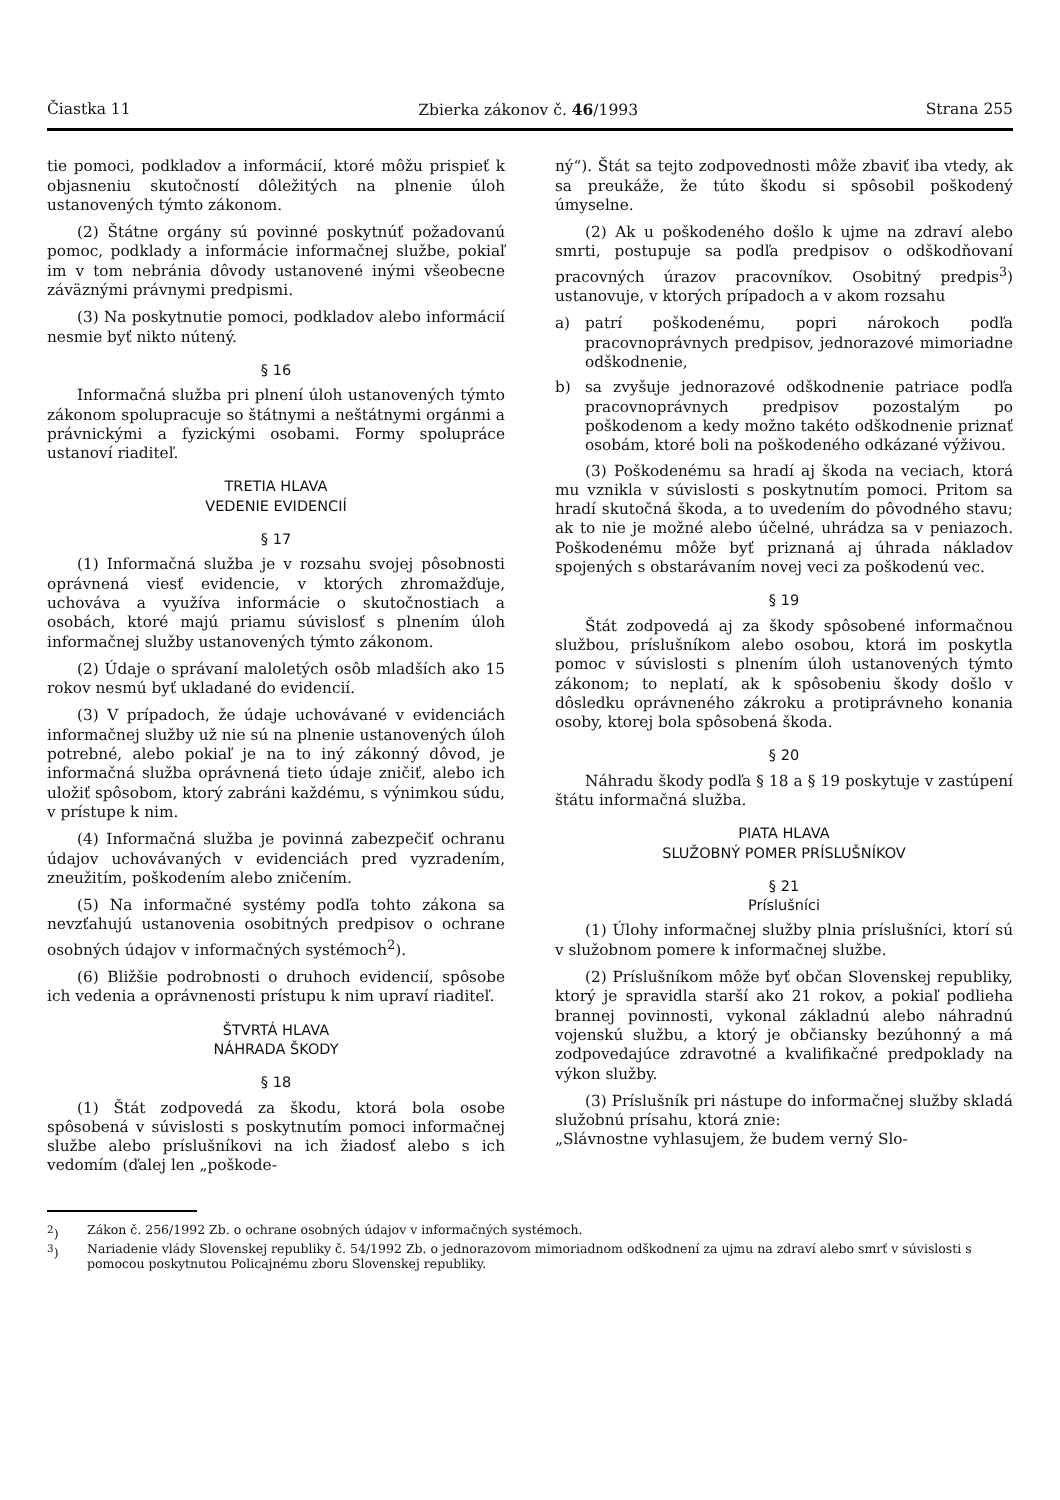Čiastka 11 Zbierka zákonov č. 46/1993 Strana 255
tie pomoci, podkladov a informácií, ktoré môžu prispieť k objasneniu skutočností dôležitých na plnenie úloh ustanovených týmto zákonom.
(2) Štátne orgány sú povinné poskytnúť požadovanú pomoc, podklady a informácie informačnej službe, pokiaľ im v tom nebránia dôvody ustanovené inými všeobecne záväznými právnymi predpismi.
(3) Na poskytnutie pomoci, podkladov alebo informácií nesmie byť nikto nútený.
§ 16
Informačná služba pri plnení úloh ustanovených týmto zákonom spolupracuje so štátnymi a neštátnymi orgánmi a právnickými a fyzickými osobami. Formy spolupráce ustanoví riaditeľ.
TRETIA HLAVA
VEDENIE EVIDENCIÍ
§ 17
(1) Informačná služba je v rozsahu svojej pôsobnosti oprávnená viesť evidencie, v ktorých zhromažďuje, uchováva a využíva informácie o skutočnostiach a osobách, ktoré majú priamu súvislosť s plnením úloh informačnej služby ustanovených týmto zákonom.
(2) Údaje o správaní maloletých osôb mladších ako 15 rokov nesmú byť ukladané do evidencií.
(3) V prípadoch, že údaje uchovávané v evidenciách informačnej služby už nie sú na plnenie ustanovených úloh potrebné, alebo pokiaľ je na to iný zákonný dôvod, je informačná služba oprávnená tieto údaje zničiť, alebo ich uložiť spôsobom, ktorý zabráni každému, s výnimkou súdu, v prístupe k nim.
(4) Informačná služba je povinná zabezpečiť ochranu údajov uchovávaných v evidenciách pred vyzradením, zneužitím, poškodením alebo zničením.
(5) Na informačné systémy podľa tohto zákona sa nevzťahujú ustanovenia osobitných predpisov o ochrane osobných údajov v informačných systémoch<sup>2</sup>).
(6) Bližšie podrobnosti o druhoch evidencií, spôsobe ich vedenia a oprávnenosti prístupu k nim upraví riaditeľ.
ŠTVRTÁ HLAVA
NÁHRADA ŠKODY
§ 18
(1) Štát zodpovedá za škodu, ktorá bola osobe spôsobená v súvislosti s poskytnutím pomoci informačnej službe alebo príslušníkovi na ich žiadosť alebo s ich vedomím (ďalej len „poškode-
ný“). Štát sa tejto zodpovednosti môže zbaviť iba vtedy, ak sa preukáže, že túto škodu si spôsobil poškodený úmyselne.
(2) Ak u poškodeného došlo k ujme na zdraví alebo smrti, postupuje sa podľa predpisov o odškodňovaní pracovných úrazov pracovníkov. Osobitný predpis<sup>3</sup>) ustanovuje, v ktorých prípadoch a v akom rozsahu
a) patrí poškodenému, popri nárokoch podľa pracovnoprávnych predpisov, jednorazové mimoriadne odškodnenie,
b) sa zvyšuje jednorazové odškodnenie patriace podľa pracovnoprávnych predpisov pozostalým po poškodenom a kedy možno takéto odškodnenie priznať osobám, ktoré boli na poškodeného odkázané výživou.
(3) Poškodenému sa hradí aj škoda na veciach, ktorá mu vznikla v súvislosti s poskytnutím pomoci. Pritom sa hradí skutočná škoda, a to uvedením do pôvodného stavu; ak to nie je možné alebo účelné, uhrádza sa v peniazoch. Poškodenému môže byť priznaná aj úhrada nákladov spojených s obstarávaním novej veci za poškodenú vec.
§ 19
Štát zodpovedá aj za škody spôsobené informačnou službou, príslušníkom alebo osobou, ktorá im poskytla pomoc v súvislosti s plnením úloh ustanovených týmto zákonom; to neplatí, ak k spôsobeniu škody došlo v dôsledku oprávneného zákroku a protiprávneho konania osoby, ktorej bola spôsobená škoda.
§ 20
Náhradu škody podľa § 18 a § 19 poskytuje v zastúpení štátu informačná služba.
PIATA HLAVA
SLUŽOBNÝ POMER PRÍSLUŠNÍKOV
§ 21
Príslušníci
(1) Úlohy informačnej služby plnia príslušníci, ktorí sú v služobnom pomere k informačnej službe.
(2) Príslušníkom môže byť občan Slovenskej republiky, ktorý je spravidla starší ako 21 rokov, a pokiaľ podlieha brannej povinnosti, vykonal základnú alebo náhradnú vojenskú službu, a ktorý je občiansky bezúhonný a má zodpovedajúce zdravotné a kvalifikačné predpoklady na výkon služby.
(3) Príslušník pri nástupe do informačnej služby skladá služobnú prísahu, ktorá znie:
„Slávnostne vyhlasujem, že budem verný Slo-
<sup>2</sup>) Zákon č. 256/1992 Zb. o ochrane osobných údajov v informačných systémoch.
<sup>3</sup>) Nariadenie vlády Slovenskej republiky č. 54/1992 Zb. o jednorazovom mimoriadnom odškodnení za ujmu na zdraví alebo smrť v súvislosti s pomocou poskytnutou Policajnému zboru Slovenskej republiky.